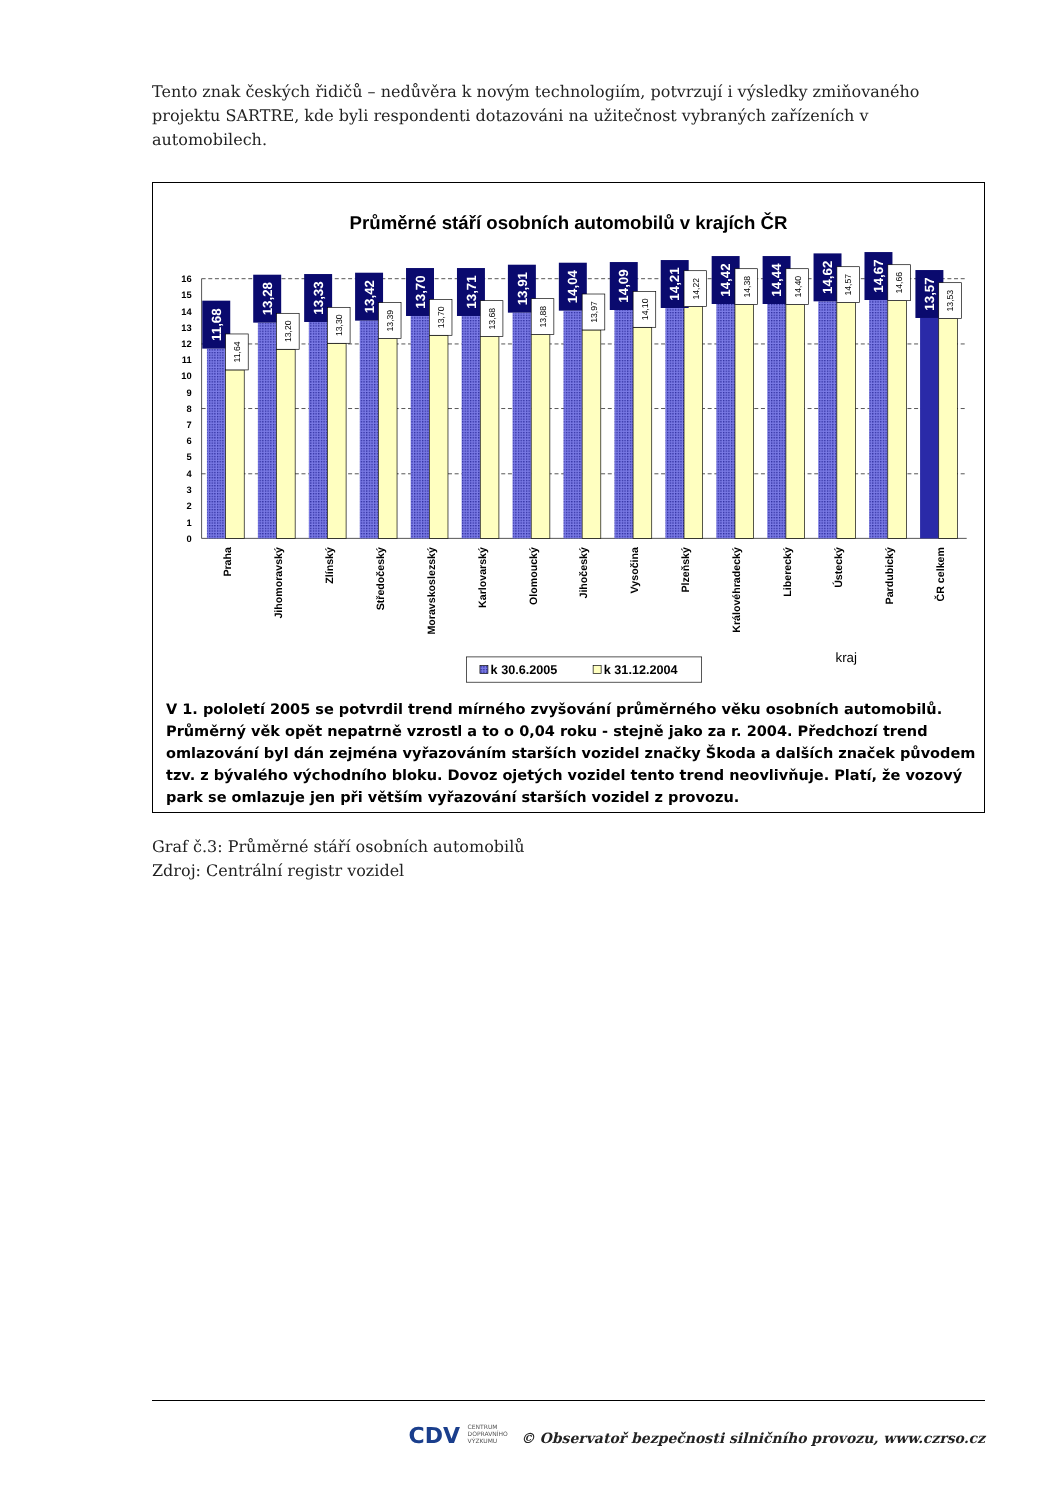Tento znak českých řidičů – nedůvěra k novým technologiím, potvrzují i výsledky zmiňovaného projektu SARTRE, kde byli respondenti dotazováni na užitečnost vybraných zařízeních v automobilech.
Průměrné stáří osobních automobilů v krajích ČR
0
1
2
3
4
5
6
7
8
9
10
11
12
13
14
15
16
11,68
13,28
13,33
13,42
13,70
13,71
13,91
14,04
14,09
14,21
14,42
14,44
14,62
14,67
13,57
11,64
13,20
13,30
13,39
13,70
13,68
13,88
13,97
14,10
14,22
14,38
14,40
14,57
14,66
13,53
Praha
Jihomoravský
Zlínský
Středočeský
Moravskoslezský
Karlovarský
Olomoucký
Jihočeský
Vysočina
Plzeňský
Královéhradecký
Liberecký
Ústecký
Pardubický
ČR celkem
kraj
k 30.6.2005
k 31.12.2004
V 1. pololetí 2005 se potvrdil trend mírného zvyšování průměrného věku osobních automobilů. Průměrný věk opět nepatrně vzrostl a to o 0,04 roku - stejně jako za r. 2004. Předchozí trend omlazování byl dán zejména vyřazováním starších vozidel značky Škoda a dalších značek původem tzv. z bývalého východního bloku. Dovoz ojetých vozidel tento trend neovlivňuje. Platí, že vozový park se omlazuje jen při větším vyřazování starších vozidel z provozu.
Graf č.3: Průměrné stáří osobních automobilů
Zdroj: Centrální registr vozidel
CDV CENTRUM
DOPRAVNÍHO
VÝZKUMU © Observatoř bezpečnosti silničního provozu, www.czrso.cz